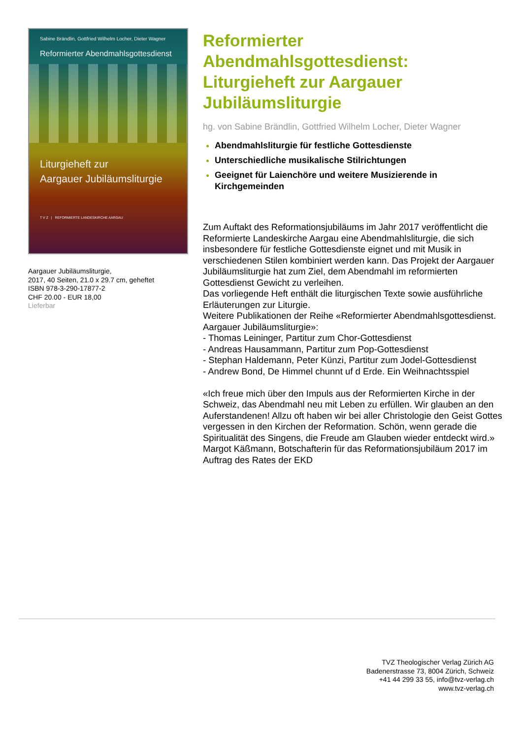Sabine Brändlin, Gottfried Wilhelm Locher, Dieter Wagner
Reformierter Abendmahlsgottesdienst
Liturgieheft zur
Aargauer Jubiläumsliturgie
T V Z | REFORMIERTE LANDESKIRCHE AARGAU
Aargauer Jubiläumsliturgie,
2017, 40 Seiten, 21.0 x 29.7 cm, geheftet
ISBN 978-3-290-17877-2
CHF 20.00 - EUR 18,00
Lieferbar
Reformierter Abendmahlsgottesdienst: Liturgieheft zur Aargauer Jubiläumsliturgie
hg. von Sabine Brändlin, Gottfried Wilhelm Locher, Dieter Wagner
Abendmahlsliturgie für festliche Gottesdienste
Unterschiedliche musikalische Stilrichtungen
Geeignet für Laienchöre und weitere Musizierende in Kirchgemeinden
Zum Auftakt des Reformationsjubiläums im Jahr 2017 veröffentlicht die Reformierte Landeskirche Aargau eine Abendmahlsliturgie, die sich insbesondere für festliche Gottesdienste eignet und mit Musik in verschiedenen Stilen kombiniert werden kann. Das Projekt der Aargauer Jubiläumsliturgie hat zum Ziel, dem Abendmahl im reformierten Gottesdienst Gewicht zu verleihen.
Das vorliegende Heft enthält die liturgischen Texte sowie ausführliche Erläuterungen zur Liturgie.
Weitere Publikationen der Reihe «Reformierter Abendmahlsgottesdienst. Aargauer Jubiläumsliturgie»:
- Thomas Leininger, Partitur zum Chor-Gottesdienst
- Andreas Hausammann, Partitur zum Pop-Gottesdienst
- Stephan Haldemann, Peter Künzi, Partitur zum Jodel-Gottesdienst
- Andrew Bond, De Himmel chunnt uf d Erde. Ein Weihnachtsspiel
«Ich freue mich über den Impuls aus der Reformierten Kirche in der Schweiz, das Abendmahl neu mit Leben zu erfüllen. Wir glauben an den Auferstandenen! Allzu oft haben wir bei aller Christologie den Geist Gottes vergessen in den Kirchen der Reformation. Schön, wenn gerade die Spiritualität des Singens, die Freude am Glauben wieder entdeckt wird.»
Margot Käßmann, Botschafterin für das Reformationsjubiläum 2017 im Auftrag des Rates der EKD
TVZ Theologischer Verlag Zürich AG
Badenerstrasse 73, 8004 Zürich, Schweiz
+41 44 299 33 55, info@tvz-verlag.ch
www.tvz-verlag.ch